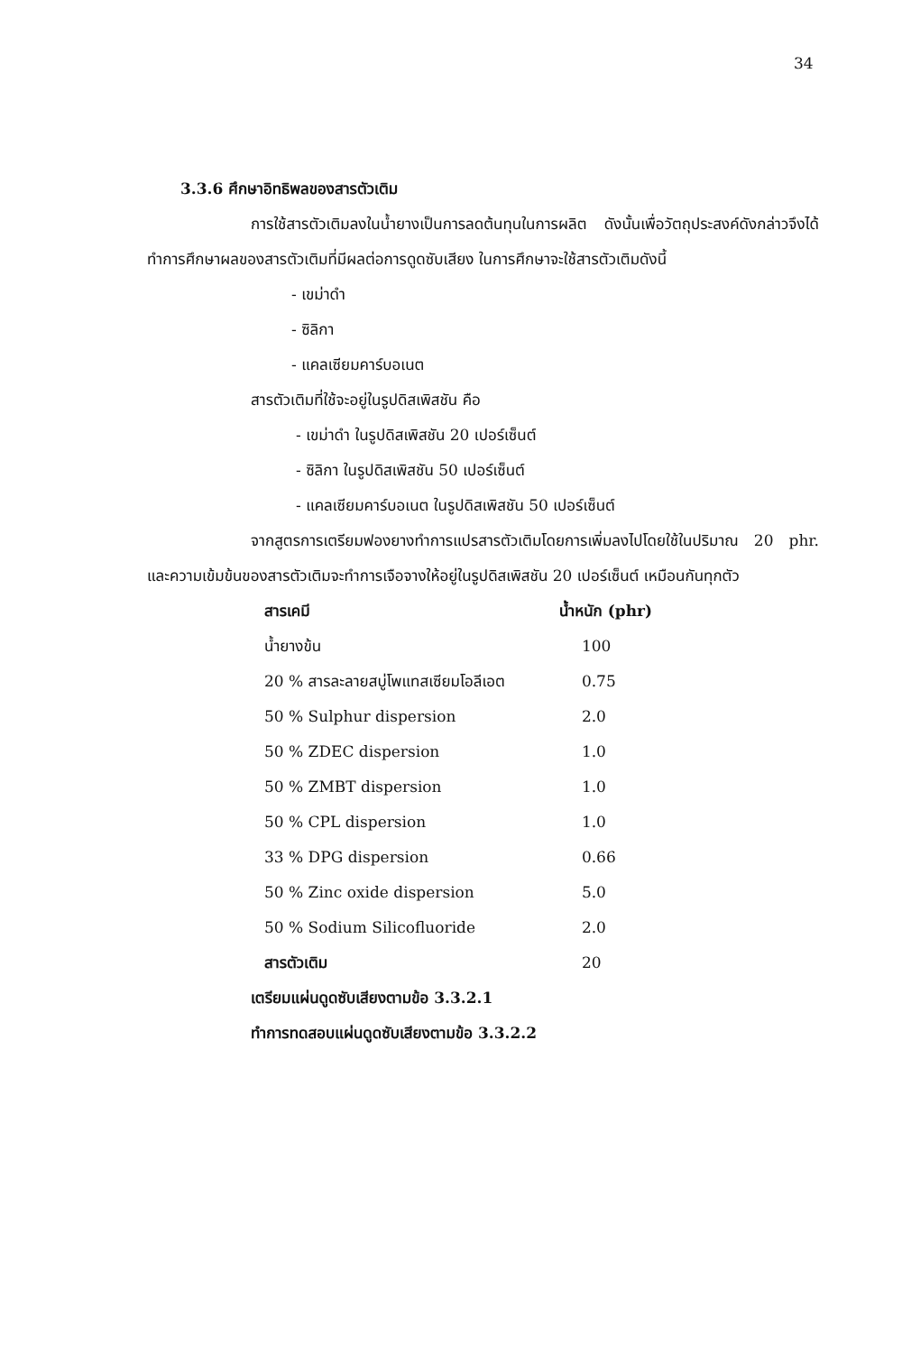34
3.3.6 ศึกษาอิทธิพลของสารตัวเติม
การใช้สารตัวเติมลงในน้ำยางเป็นการลดต้นทุนในการผลิต ดังนั้นเพื่อวัตถุประสงค์ดังกล่าวจึงได้ทำการศึกษาผลของสารตัวเติมที่มีผลต่อการดูดซับเสียง ในการศึกษาจะใช้สารตัวเติมดังนี้
- เขม่าดำ
- ซิลิกา
- แคลเซียมคาร์บอเนต
สารตัวเติมที่ใช้จะอยู่ในรูปดิสเพิสชัน คือ
- เขม่าดำ ในรูปดิสเพิสชัน 20 เปอร์เซ็นต์
- ซิลิกา ในรูปดิสเพิสชัน 50 เปอร์เซ็นต์
- แคลเซียมคาร์บอเนต ในรูปดิสเพิสชัน 50 เปอร์เซ็นต์
จากสูตรการเตรียมฟองยางทำการแปรสารตัวเติมโดยการเพิ่มลงไปโดยใช้ในปริมาณ 20 phr. และความเข้มข้นของสารตัวเติมจะทำการเจือจางให้อยู่ในรูปดิสเพิสชัน 20 เปอร์เซ็นต์ เหมือนกันทุกตัว
| สารเคมี | น้ำหนัก (phr) |
| --- | --- |
| น้ำยางข้น | 100 |
| 20 % สารละลายสบู่โพแทสเซียมโอลีเอต | 0.75 |
| 50 % Sulphur dispersion | 2.0 |
| 50 % ZDEC dispersion | 1.0 |
| 50 % ZMBT dispersion | 1.0 |
| 50 % CPL dispersion | 1.0 |
| 33 % DPG dispersion | 0.66 |
| 50 % Zinc oxide dispersion | 5.0 |
| 50 % Sodium Silicofluoride | 2.0 |
| สารตัวเติม | 20 |
เตรียมแผ่นดูดซับเสียงตามข้อ 3.3.2.1
ทำการทดสอบแผ่นดูดซับเสียงตามข้อ 3.3.2.2